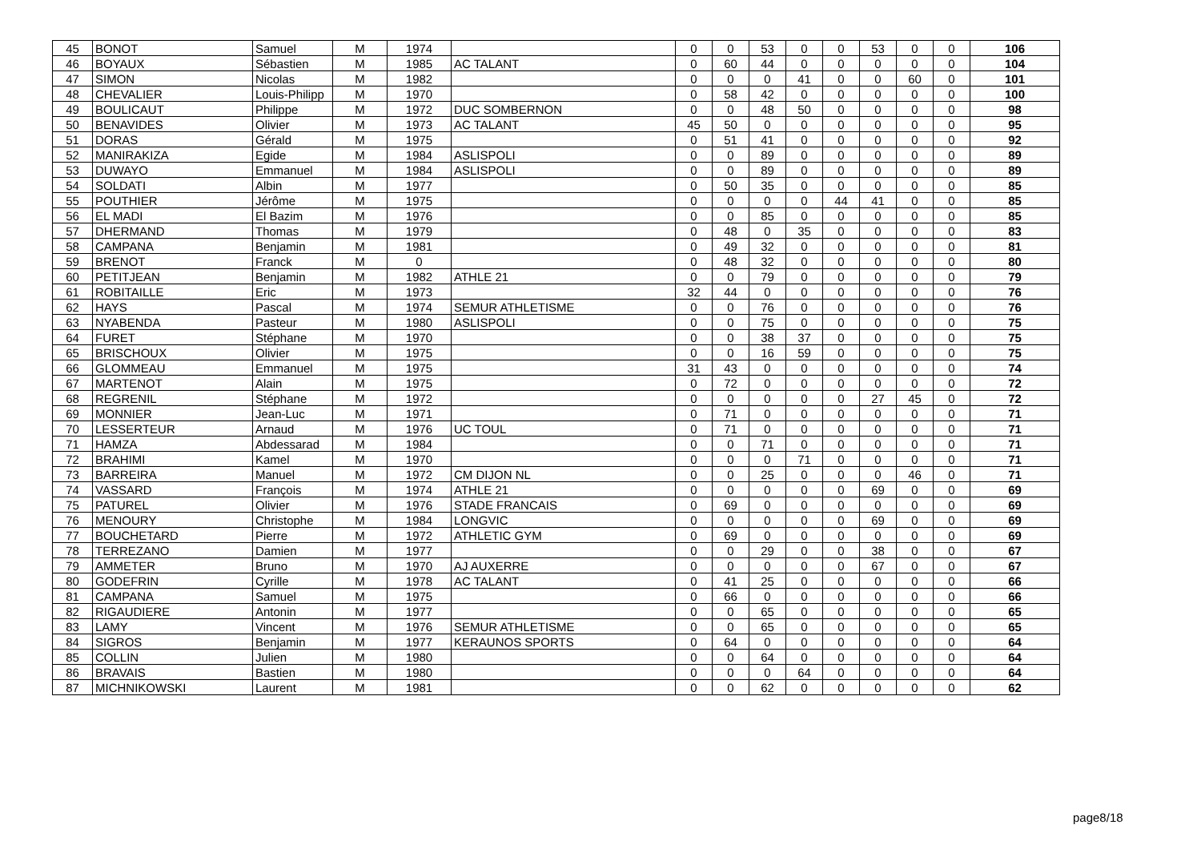| 45 | BONOT | Samuel | M | 1974 | | 0 | 0 | 53 | 0 | 0 | 53 | 0 | 0 | 106 |
| 46 | BOYAUX | Sébastien | M | 1985 | AC TALANT | 0 | 60 | 44 | 0 | 0 | 0 | 0 | 0 | 104 |
| 47 | SIMON | Nicolas | M | 1982 | | 0 | 0 | 0 | 41 | 0 | 0 | 60 | 0 | 101 |
| 48 | CHEVALIER | Louis-Philipp | M | 1970 | | 0 | 58 | 42 | 0 | 0 | 0 | 0 | 0 | 100 |
| 49 | BOULICAUT | Philippe | M | 1972 | DUC SOMBERNON | 0 | 0 | 48 | 50 | 0 | 0 | 0 | 0 | 98 |
| 50 | BENAVIDES | Olivier | M | 1973 | AC TALANT | 45 | 50 | 0 | 0 | 0 | 0 | 0 | 0 | 95 |
| 51 | DORAS | Gérald | M | 1975 | | 0 | 51 | 41 | 0 | 0 | 0 | 0 | 0 | 92 |
| 52 | MANIRAKIZA | Egide | M | 1984 | ASLISPOLI | 0 | 0 | 89 | 0 | 0 | 0 | 0 | 0 | 89 |
| 53 | DUWAYO | Emmanuel | M | 1984 | ASLISPOLI | 0 | 0 | 89 | 0 | 0 | 0 | 0 | 0 | 89 |
| 54 | SOLDATI | Albin | M | 1977 | | 0 | 50 | 35 | 0 | 0 | 0 | 0 | 0 | 85 |
| 55 | POUTHIER | Jérôme | M | 1975 | | 0 | 0 | 0 | 0 | 44 | 41 | 0 | 0 | 85 |
| 56 | EL MADI | El Bazim | M | 1976 | | 0 | 0 | 85 | 0 | 0 | 0 | 0 | 0 | 85 |
| 57 | DHERMAND | Thomas | M | 1979 | | 0 | 48 | 0 | 35 | 0 | 0 | 0 | 0 | 83 |
| 58 | CAMPANA | Benjamin | M | 1981 | | 0 | 49 | 32 | 0 | 0 | 0 | 0 | 0 | 81 |
| 59 | BRENOT | Franck | M | 0 | | 0 | 48 | 32 | 0 | 0 | 0 | 0 | 0 | 80 |
| 60 | PETITJEAN | Benjamin | M | 1982 | ATHLE 21 | 0 | 0 | 79 | 0 | 0 | 0 | 0 | 0 | 79 |
| 61 | ROBITAILLE | Eric | M | 1973 | | 32 | 44 | 0 | 0 | 0 | 0 | 0 | 0 | 76 |
| 62 | HAYS | Pascal | M | 1974 | SEMUR ATHLETISME | 0 | 0 | 76 | 0 | 0 | 0 | 0 | 0 | 76 |
| 63 | NYABENDA | Pasteur | M | 1980 | ASLISPOLI | 0 | 0 | 75 | 0 | 0 | 0 | 0 | 0 | 75 |
| 64 | FURET | Stéphane | M | 1970 | | 0 | 0 | 38 | 37 | 0 | 0 | 0 | 0 | 75 |
| 65 | BRISCHOUX | Olivier | M | 1975 | | 0 | 0 | 16 | 59 | 0 | 0 | 0 | 0 | 75 |
| 66 | GLOMMEAU | Emmanuel | M | 1975 | | 31 | 43 | 0 | 0 | 0 | 0 | 0 | 0 | 74 |
| 67 | MARTENOT | Alain | M | 1975 | | 0 | 72 | 0 | 0 | 0 | 0 | 0 | 0 | 72 |
| 68 | REGRENIL | Stéphane | M | 1972 | | 0 | 0 | 0 | 0 | 0 | 27 | 45 | 0 | 72 |
| 69 | MONNIER | Jean-Luc | M | 1971 | | 0 | 71 | 0 | 0 | 0 | 0 | 0 | 0 | 71 |
| 70 | LESSERTEUR | Arnaud | M | 1976 | UC TOUL | 0 | 71 | 0 | 0 | 0 | 0 | 0 | 0 | 71 |
| 71 | HAMZA | Abdessarad | M | 1984 | | 0 | 0 | 71 | 0 | 0 | 0 | 0 | 0 | 71 |
| 72 | BRAHIMI | Kamel | M | 1970 | | 0 | 0 | 0 | 71 | 0 | 0 | 0 | 0 | 71 |
| 73 | BARREIRA | Manuel | M | 1972 | CM DIJON NL | 0 | 0 | 25 | 0 | 0 | 0 | 46 | 0 | 71 |
| 74 | VASSARD | François | M | 1974 | ATHLE 21 | 0 | 0 | 0 | 0 | 0 | 69 | 0 | 0 | 69 |
| 75 | PATUREL | Olivier | M | 1976 | STADE FRANCAIS | 0 | 69 | 0 | 0 | 0 | 0 | 0 | 0 | 69 |
| 76 | MENOURY | Christophe | M | 1984 | LONGVIC | 0 | 0 | 0 | 0 | 0 | 69 | 0 | 0 | 69 |
| 77 | BOUCHETARD | Pierre | M | 1972 | ATHLETIC GYM | 0 | 69 | 0 | 0 | 0 | 0 | 0 | 0 | 69 |
| 78 | TERREZANO | Damien | M | 1977 | | 0 | 0 | 29 | 0 | 0 | 38 | 0 | 0 | 67 |
| 79 | AMMETER | Bruno | M | 1970 | AJ AUXERRE | 0 | 0 | 0 | 0 | 0 | 67 | 0 | 0 | 67 |
| 80 | GODEFRIN | Cyrille | M | 1978 | AC TALANT | 0 | 41 | 25 | 0 | 0 | 0 | 0 | 0 | 66 |
| 81 | CAMPANA | Samuel | M | 1975 | | 0 | 66 | 0 | 0 | 0 | 0 | 0 | 0 | 66 |
| 82 | RIGAUDIERE | Antonin | M | 1977 | | 0 | 0 | 65 | 0 | 0 | 0 | 0 | 0 | 65 |
| 83 | LAMY | Vincent | M | 1976 | SEMUR ATHLETISME | 0 | 0 | 65 | 0 | 0 | 0 | 0 | 0 | 65 |
| 84 | SIGROS | Benjamin | M | 1977 | KERAUNOS SPORTS | 0 | 64 | 0 | 0 | 0 | 0 | 0 | 0 | 64 |
| 85 | COLLIN | Julien | M | 1980 | | 0 | 0 | 64 | 0 | 0 | 0 | 0 | 0 | 64 |
| 86 | BRAVAIS | Bastien | M | 1980 | | 0 | 0 | 0 | 64 | 0 | 0 | 0 | 0 | 64 |
| 87 | MICHNIKOWSKI | Laurent | M | 1981 | | 0 | 0 | 62 | 0 | 0 | 0 | 0 | 0 | 62 |
page8/18